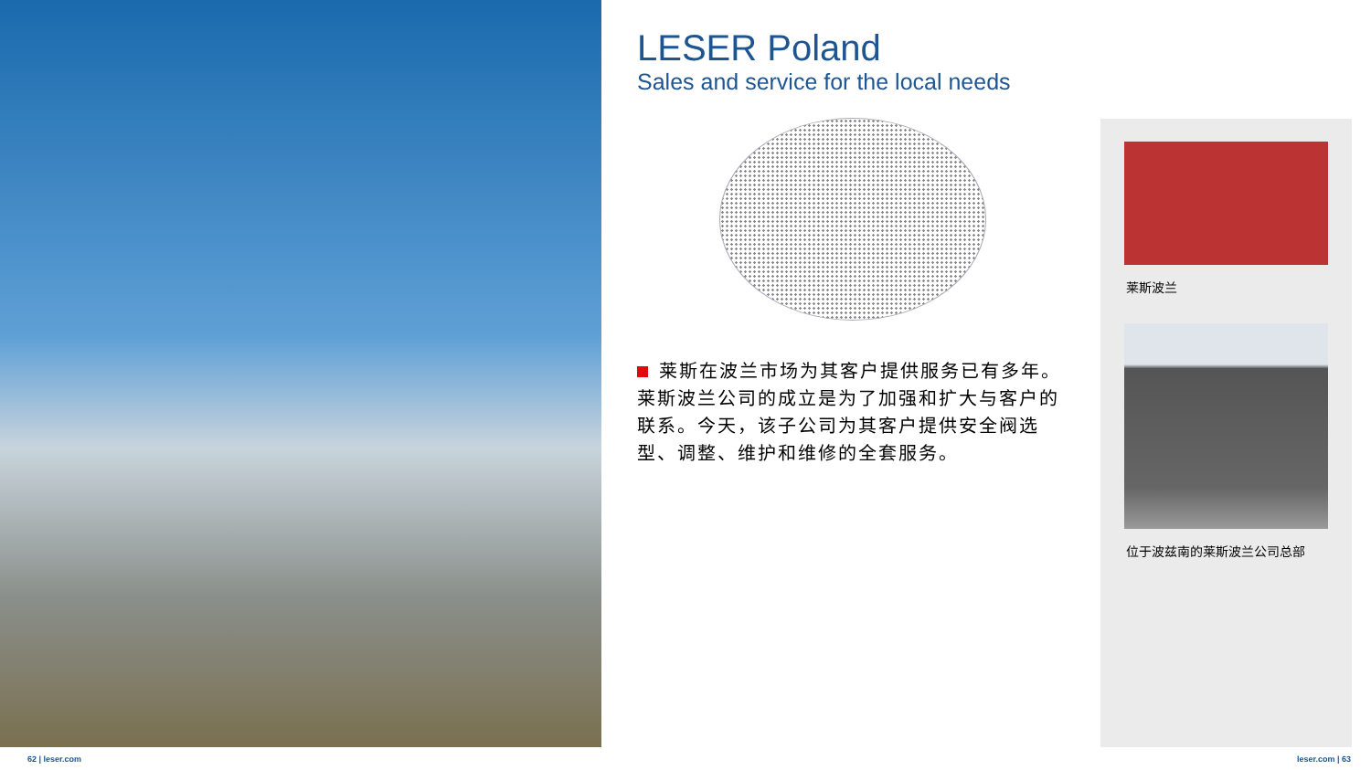LESER Poland
Sales and service for the local needs
莱斯在波兰市场为其客户提供服务已有多年。莱斯波兰公司的成立是为了加强和扩大与客户的联系。今天，该子公司为其客户提供安全阀选型、调整、维护和维修的全套服务。
莱斯波兰
位于波兹南的莱斯波兰公司总部
62 | leser.com leser.com | 63